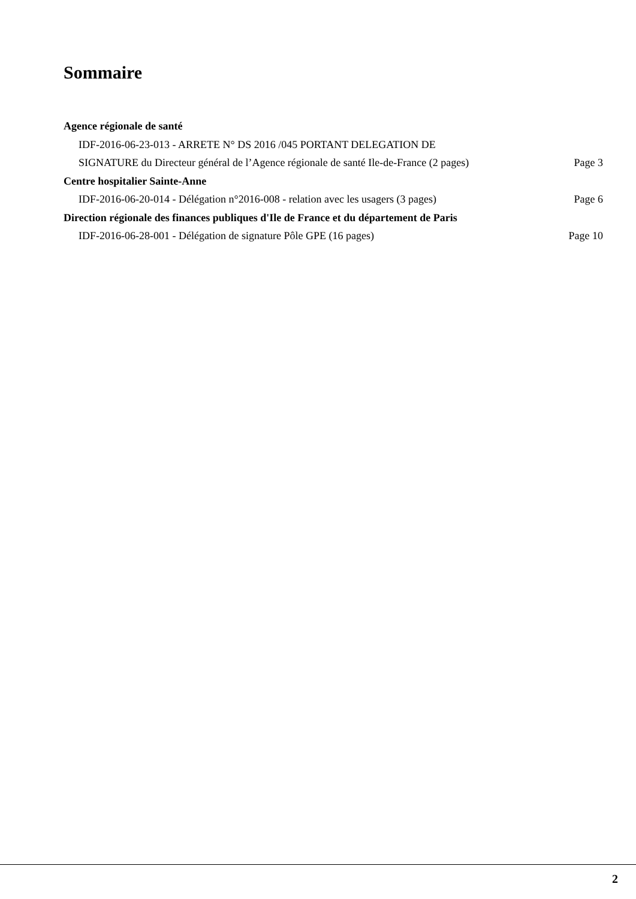Sommaire
Agence régionale de santé
IDF-2016-06-23-013 - ARRETE N° DS 2016 /045 PORTANT DELEGATION DE
SIGNATURE du Directeur général de l’Agence régionale de santé Ile-de-France (2 pages) Page 3
Centre hospitalier Sainte-Anne
IDF-2016-06-20-014 - Délégation n°2016-008 - relation avec les usagers (3 pages) Page 6
Direction régionale des finances publiques d'Ile de France et du département de Paris
IDF-2016-06-28-001 - Délégation de signature Pôle GPE (16 pages) Page 10
2